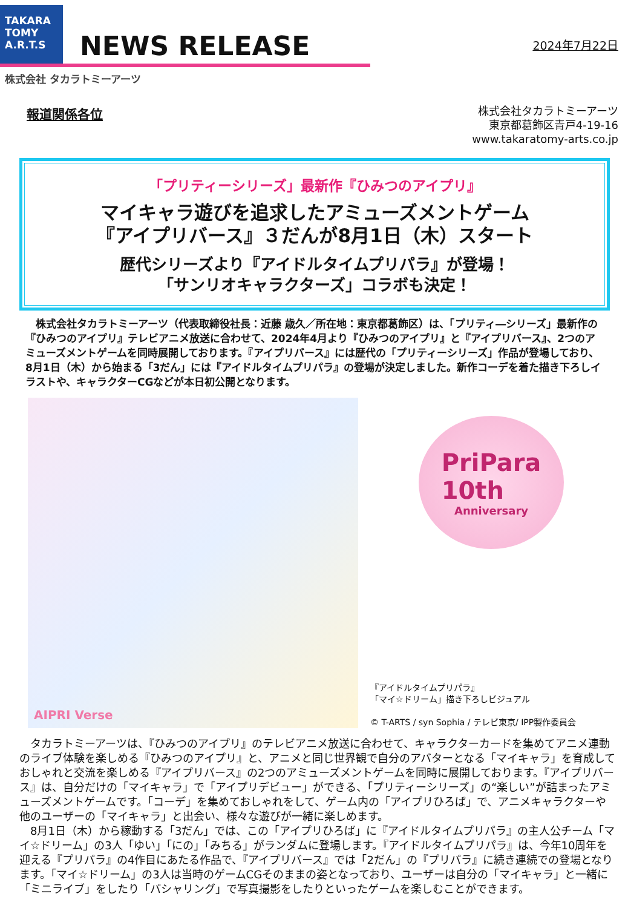TAKARA
TOMY
A.R.T.S
NEWS RELEASE
2024年7月22日
株式会社 タカラトミーアーツ
報道関係各位
株式会社タカラトミーアーツ
東京都葛飾区青戸4-19-16
www.takaratomy-arts.co.jp
「プリティーシリーズ」最新作『ひみつのアイプリ』
マイキャラ遊びを追求したアミューズメントゲーム
『アイプリバース』３だんが8月1日（木）スタート
歴代シリーズより『アイドルタイムプリパラ』が登場！
「サンリオキャラクターズ」コラボも決定！
　株式会社タカラトミーアーツ（代表取締役社長：近藤 歳久／所在地：東京都葛飾区）は、「プリティ―シリーズ」最新作の『ひみつのアイプリ』テレビアニメ放送に合わせて、2024年4月より『ひみつのアイプリ』と『アイプリバース』、2つのアミューズメントゲームを同時展開しております。『アイプリバース』には歴代の「プリティーシリーズ」作品が登場しており、8月1日（木）から始まる「3だん」には『アイドルタイムプリパラ』の登場が決定しました。新作コーデを着た描き下ろしイラストや、キャラクターCGなどが本日初公開となります。
AIPRI Verse
PriPara
10th
Anniversary
『アイドルタイムプリパラ』
「マイ☆ドリーム」描き下ろしビジュアル
© T-ARTS / syn Sophia / テレビ東京/ IPP製作委員会
　タカラトミーアーツは、『ひみつのアイプリ』のテレビアニメ放送に合わせて、キャラクターカードを集めてアニメ連動のライブ体験を楽しめる『ひみつのアイプリ』と、アニメと同じ世界観で自分のアバターとなる「マイキャラ」を育成しておしゃれと交流を楽しめる『アイプリバース』の2つのアミューズメントゲームを同時に展開しております。『アイプリバース』は、自分だけの「マイキャラ」で「アイプリデビュー」ができる、「プリティーシリーズ」の“楽しい”が詰まったアミューズメントゲームです。「コーデ」を集めておしゃれをして、ゲーム内の「アイプリひろば」で、アニメキャラクターや他のユーザーの「マイキャラ」と出会い、様々な遊びが一緒に楽しめます。
　8月1日（木）から稼動する「3だん」では、この「アイプリひろば」に『アイドルタイムプリパラ』の主人公チーム「マイ☆ドリーム」の3人「ゆい」「にの」「みちる」がランダムに登場します。『アイドルタイムプリパラ』は、今年10周年を迎える『プリパラ』の4作目にあたる作品で、『アイプリバース』では「2だん」の『プリパラ』に続き連続での登場となります。「マイ☆ドリーム」の3人は当時のゲームCGそのままの姿となっており、ユーザーは自分の「マイキャラ」と一緒に「ミニライブ」をしたり「パシャリング」で写真撮影をしたりといったゲームを楽しむことができます。